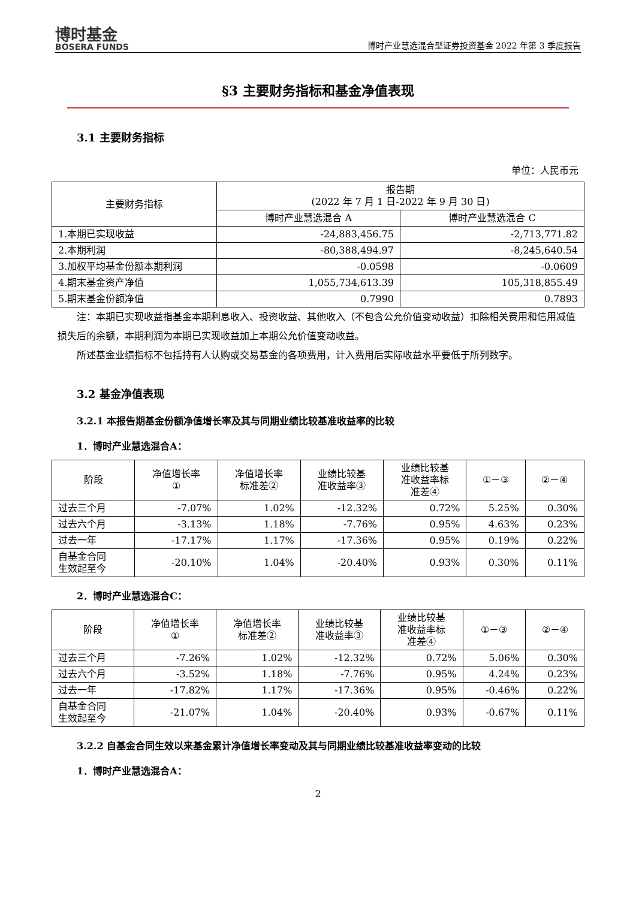博时基金
BOSERA FUNDS
博时产业慧选混合型证券投资基金 2022 年第 3 季度报告
§3 主要财务指标和基金净值表现
3.1 主要财务指标
单位：人民币元
| 主要财务指标 | 报告期 (2022 年 7 月 1 日-2022 年 9 月 30 日) | |
| --- | --- | --- |
| | 博时产业慧选混合 A | 博时产业慧选混合 C |
| 1.本期已实现收益 | -24,883,456.75 | -2,713,771.82 |
| 2.本期利润 | -80,388,494.97 | -8,245,640.54 |
| 3.加权平均基金份额本期利润 | -0.0598 | -0.0609 |
| 4.期末基金资产净值 | 1,055,734,613.39 | 105,318,855.49 |
| 5.期末基金份额净值 | 0.7990 | 0.7893 |
注：本期已实现收益指基金本期利息收入、投资收益、其他收入（不包含公允价值变动收益）扣除相关费用和信用减值损失后的余额，本期利润为本期已实现收益加上本期公允价值变动收益。
所述基金业绩指标不包括持有人认购或交易基金的各项费用，计入费用后实际收益水平要低于所列数字。
3.2 基金净值表现
3.2.1 本报告期基金份额净值增长率及其与同期业绩比较基准收益率的比较
1．博时产业慧选混合A：
| 阶段 | 净值增长率 ① | 净值增长率 标准差② | 业绩比较基 准收益率③ | 业绩比较基 准收益率标 准差④ | ①－③ | ②－④ |
| --- | --- | --- | --- | --- | --- | --- |
| 过去三个月 | -7.07% | 1.02% | -12.32% | 0.72% | 5.25% | 0.30% |
| 过去六个月 | -3.13% | 1.18% | -7.76% | 0.95% | 4.63% | 0.23% |
| 过去一年 | -17.17% | 1.17% | -17.36% | 0.95% | 0.19% | 0.22% |
| 自基金合同 生效起至今 | -20.10% | 1.04% | -20.40% | 0.93% | 0.30% | 0.11% |
2．博时产业慧选混合C：
| 阶段 | 净值增长率 ① | 净值增长率 标准差② | 业绩比较基 准收益率③ | 业绩比较基 准收益率标 准差④ | ①－③ | ②－④ |
| --- | --- | --- | --- | --- | --- | --- |
| 过去三个月 | -7.26% | 1.02% | -12.32% | 0.72% | 5.06% | 0.30% |
| 过去六个月 | -3.52% | 1.18% | -7.76% | 0.95% | 4.24% | 0.23% |
| 过去一年 | -17.82% | 1.17% | -17.36% | 0.95% | -0.46% | 0.22% |
| 自基金合同 生效起至今 | -21.07% | 1.04% | -20.40% | 0.93% | -0.67% | 0.11% |
3.2.2 自基金合同生效以来基金累计净值增长率变动及其与同期业绩比较基准收益率变动的比较
1．博时产业慧选混合A：
2